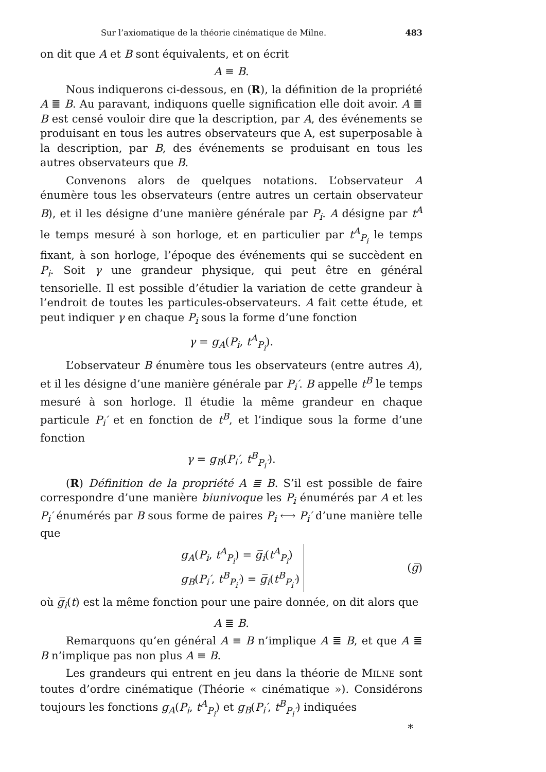Sur l’axiomatique de la théorie cinématique de Milne. 483
on dit que A et B sont équivalents, et on écrit
A ≡ B.
Nous indiquerons ci-dessous, en (R), la définition de la propriété A ≣ B. Au paravant, indiquons quelle signification elle doit avoir. A ≣ B est censé vouloir dire que la description, par A, des événements se produisant en tous les autres observateurs que A, est superposable à la description, par B, des événements se produisant en tous les autres observateurs que B.
Convenons alors de quelques notations. L’observateur A énumère tous les observateurs (entre autres un certain observateur B), et il les désigne d’une manière générale par P<sub>i</sub>. A désigne par t<sup>A</sup> le temps mesuré à son horloge, et en particulier par t<sup>A</sup><sub>P<sub>i</sub></sub> le temps fixant, à son horloge, l’époque des événements qui se succèdent en P<sub>i</sub>. Soit γ une grandeur physique, qui peut être en général tensorielle. Il est possible d’étudier la variation de cette grandeur à l’endroit de toutes les particules-observateurs. A fait cette étude, et peut indiquer γ en chaque P<sub>i</sub> sous la forme d’une fonction
γ = g<sub>A</sub>(P<sub>i</sub>, t<sup>A</sup><sub>P<sub>i</sub></sub>).
L’observateur B énumère tous les observateurs (entre autres A), et il les désigne d’une manière générale par P<sub>i</sub>′. B appelle t<sup>B</sup> le temps mesuré à son horloge. Il étudie la même grandeur en chaque particule P<sub>i</sub>′ et en fonction de t<sup>B</sup>, et l’indique sous la forme d’une fonction
γ = g<sub>B</sub>(P<sub>i</sub>′, t<sup>B</sup><sub>P<sub>i</sub>′</sub>).
(R) Définition de la propriété A ≣ B. S’il est possible de faire correspondre d’une manière biunivoque les P<sub>i</sub> énumérés par A et les P<sub>i</sub>′ énumérés par B sous forme de paires P<sub>i</sub> ⟷ P<sub>i</sub>′ d’une manière telle que
g<sub>A</sub>(P<sub>i</sub>, t<sup>A</sup><sub>P<sub>i</sub></sub>) = g̅<sub>i</sub>(t<sup>A</sup><sub>P<sub>i</sub></sub>)
g<sub>B</sub>(P<sub>i</sub>′, t<sup>B</sup><sub>P<sub>i</sub>′</sub>) = g̅<sub>i</sub>(t<sup>B</sup><sub>P<sub>i</sub>′</sub>)
(g̅)
où g̅<sub>i</sub>(t) est la même fonction pour une paire donnée, on dit alors que
A ≣ B.
Remarquons qu’en général A ≡ B n’implique A ≣ B, et que A ≣ B n’implique pas non plus A ≡ B.
Les grandeurs qui entrent en jeu dans la théorie de MILNE sont toutes d’ordre cinématique (Théorie « cinématique »). Considérons toujours les fonctions g<sub>A</sub>(P<sub>i</sub>, t<sup>A</sup><sub>P<sub>i</sub></sub>) et g<sub>B</sub>(P<sub>i</sub>′, t<sup>B</sup><sub>P<sub>i</sub>′</sub>) indiquées
*